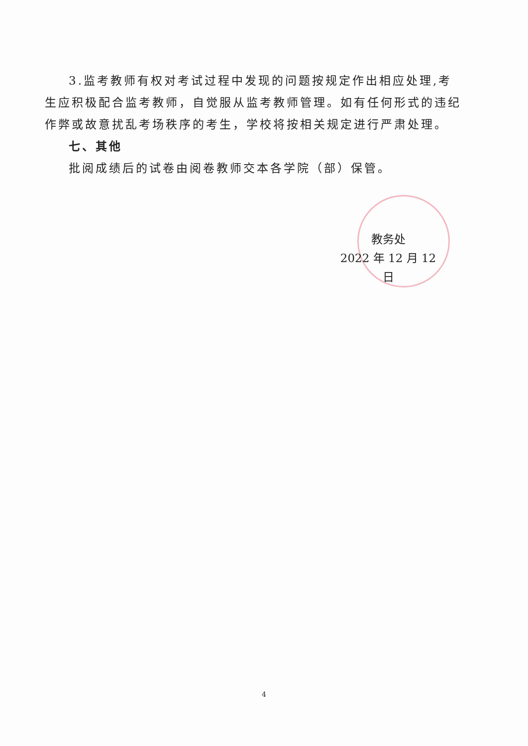3.监考教师有权对考试过程中发现的问题按规定作出相应处理,考生应积极配合监考教师，自觉服从监考教师管理。如有任何形式的违纪作弊或故意扰乱考场秩序的考生，学校将按相关规定进行严肃处理。
七、其他
批阅成绩后的试卷由阅卷教师交本各学院（部）保管。
教务处
2022 年 12 月 12 日
4